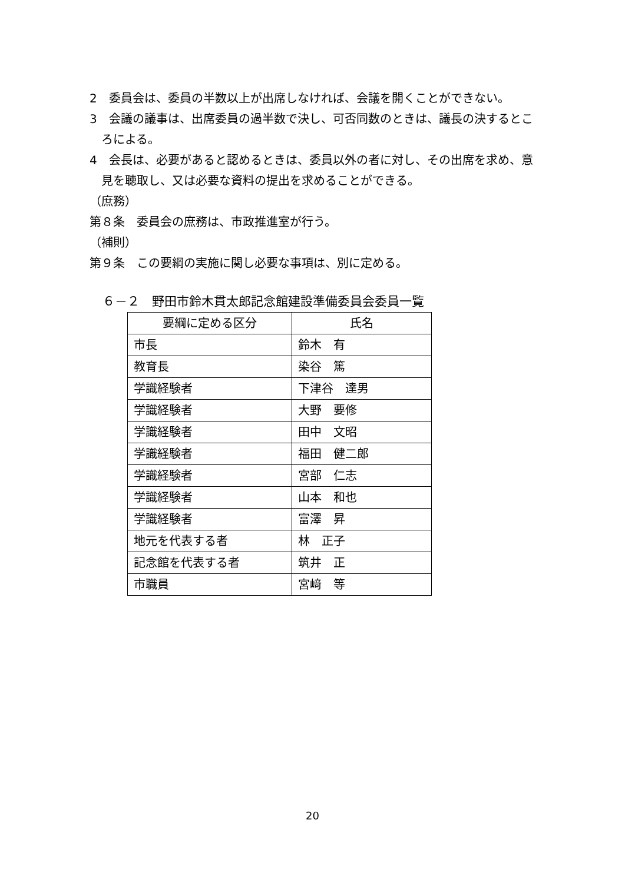2　委員会は、委員の半数以上が出席しなければ、会議を開くことができない。
3　会議の議事は、出席委員の過半数で決し、可否同数のときは、議長の決するところによる。
4　会長は、必要があると認めるときは、委員以外の者に対し、その出席を求め、意見を聴取し、又は必要な資料の提出を求めることができる。
（庶務）
第８条　委員会の庶務は、市政推進室が行う。
（補則）
第９条　この要綱の実施に関し必要な事項は、別に定める。
６－２　野田市鈴木貫太郎記念館建設準備委員会委員一覧
| 要綱に定める区分 | 氏名 |
| --- | --- |
| 市長 | 鈴木 有 |
| 教育長 | 染谷 篤 |
| 学識経験者 | 下津谷 達男 |
| 学識経験者 | 大野 要修 |
| 学識経験者 | 田中 文昭 |
| 学識経験者 | 福田 健二郎 |
| 学識経験者 | 宮部 仁志 |
| 学識経験者 | 山本 和也 |
| 学識経験者 | 富澤 昇 |
| 地元を代表する者 | 林 正子 |
| 記念館を代表する者 | 筑井 正 |
| 市職員 | 宮﨑 等 |
20